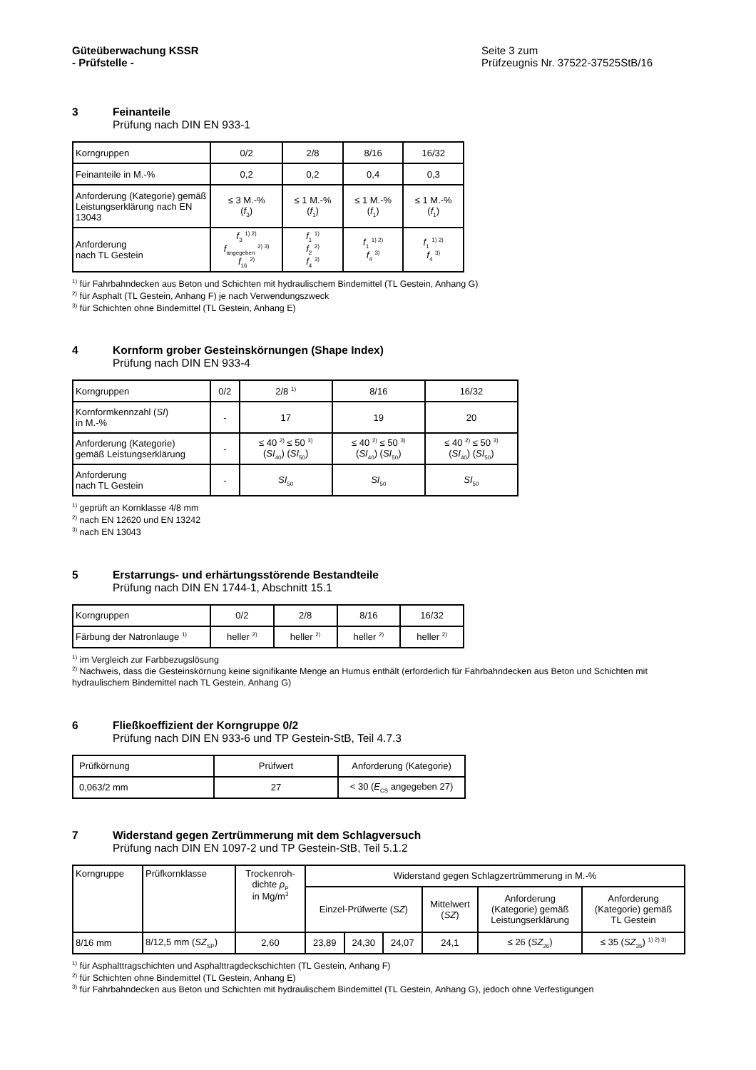Güteüberwachung KSSR
- Prüfstelle -
Seite 3 zum
Prüfzeugnis Nr. 37522-37525StB/16
3 Feinanteile
Prüfung nach DIN EN 933-1
| Korngruppen | 0/2 | 2/8 | 8/16 | 16/32 |
| Feinanteile in M.-% | 0,2 | 0,2 | 0,4 | 0,3 |
| Anforderung (Kategorie) gemäß Leistungserklärung nach EN 13043 | ≤ 3 M.-% ( f<sub>3</sub>) | ≤ 1 M.-% ( f<sub>1</sub>) | ≤ 1 M.-% ( f<sub>1</sub>) | ≤ 1 M.-% ( f<sub>1</sub>) |
| Anforderung nach TL Gestein | f<sub>3</sub> <sup>1) 2)</sup> f<sub>angegeben</sub> <sup>2) 3)</sup> f<sub>16</sub> <sup>2)</sup> | f<sub>1</sub> <sup>1)</sup> f<sub>2</sub> <sup>2)</sup> f<sub>4</sub> <sup>3)</sup> | f<sub>1</sub> <sup>1) 2)</sup> f<sub>4</sub> <sup>3)</sup> | f<sub>1</sub> <sup>1) 2)</sup> f<sub>4</sub> <sup>3)</sup> |
<sup>1)</sup> für Fahrbahndecken aus Beton und Schichten mit hydraulischem Bindemittel (TL Gestein, Anhang G)
<sup>2)</sup> für Asphalt (TL Gestein, Anhang F) je nach Verwendungszweck
<sup>3)</sup> für Schichten ohne Bindemittel (TL Gestein, Anhang E)
4 Kornform grober Gesteinskörnungen (Shape Index)
Prüfung nach DIN EN 933-4
| Korngruppen | 0/2 | 2/8 <sup>1)</sup> | 8/16 | 16/32 |
| Kornformkennzahl ( SI ) in M.-% | - | 17 | 19 | 20 |
| Anforderung (Kategorie) gemäß Leistungserklärung | - | ≤ 40 <sup>2)</sup> ≤ 50 <sup>3)</sup> ( SI<sub>40</sub>) ( SI<sub>50</sub>) | ≤ 40 <sup>2)</sup> ≤ 50 <sup>3)</sup> ( SI<sub>40</sub>) ( SI<sub>50</sub>) | ≤ 40 <sup>2)</sup> ≤ 50 <sup>3)</sup> ( SI<sub>40</sub>) ( SI<sub>50</sub>) |
| Anforderung nach TL Gestein | - | SI<sub>50</sub> | SI<sub>50</sub> | SI<sub>50</sub> |
<sup>1)</sup> geprüft an Kornklasse 4/8 mm
<sup>2)</sup> nach EN 12620 und EN 13242
<sup>3)</sup> nach EN 13043
5 Erstarrungs- und erhärtungsstörende Bestandteile
Prüfung nach DIN EN 1744-1, Abschnitt 15.1
| Korngruppen | 0/2 | 2/8 | 8/16 | 16/32 |
| Färbung der Natronlauge <sup>1)</sup> | heller <sup>2)</sup> | heller <sup>2)</sup> | heller <sup>2)</sup> | heller <sup>2)</sup> |
<sup>1)</sup> im Vergleich zur Farbbezugslösung
<sup>2)</sup> Nachweis, dass die Gesteinskörnung keine signifikante Menge an Humus enthält (erforderlich für Fahrbahndecken aus Beton und Schichten mit hydraulischem Bindemittel nach TL Gestein, Anhang G)
6 Fließkoeffizient der Korngruppe 0/2
Prüfung nach DIN EN 933-6 und TP Gestein-StB, Teil 4.7.3
| Prüfkörnung | Prüfwert | Anforderung (Kategorie) |
| 0,063/2 mm | 27 | < 30 ( E<sub>CS</sub> angegeben 27) |
7 Widerstand gegen Zertrümmerung mit dem Schlagversuch
Prüfung nach DIN EN 1097-2 und TP Gestein-StB, Teil 5.1.2
| Korngruppe | Prüfkornklasse | Trockenroh- dichte ρ<sub>P</sub> in Mg/m<sup>3</sup> | Widerstand gegen Schlagzertrümmerung in M.-% | | | | | |
| | | | Einzel-Prüfwerte ( SZ ) | | | Mittelwert ( SZ ) | Anforderung (Kategorie) gemäß Leistungserklärung | Anforderung (Kategorie) gemäß TL Gestein |
| 8/16 mm | 8/12,5 mm ( SZ<sub>SP</sub>) | 2,60 | 23,89 | 24,30 | 24,07 | 24,1 | ≤ 26 ( SZ<sub>26</sub>) | ≤ 35 ( SZ<sub>35</sub>) <sup>1) 2) 3)</sup> |
<sup>1)</sup> für Asphalttragschichten und Asphalttragdeckschichten (TL Gestein, Anhang F)
<sup>2)</sup> für Schichten ohne Bindemittel (TL Gestein, Anhang E)
<sup>3)</sup> für Fahrbahndecken aus Beton und Schichten mit hydraulischem Bindemittel (TL Gestein, Anhang G), jedoch ohne Verfestigungen